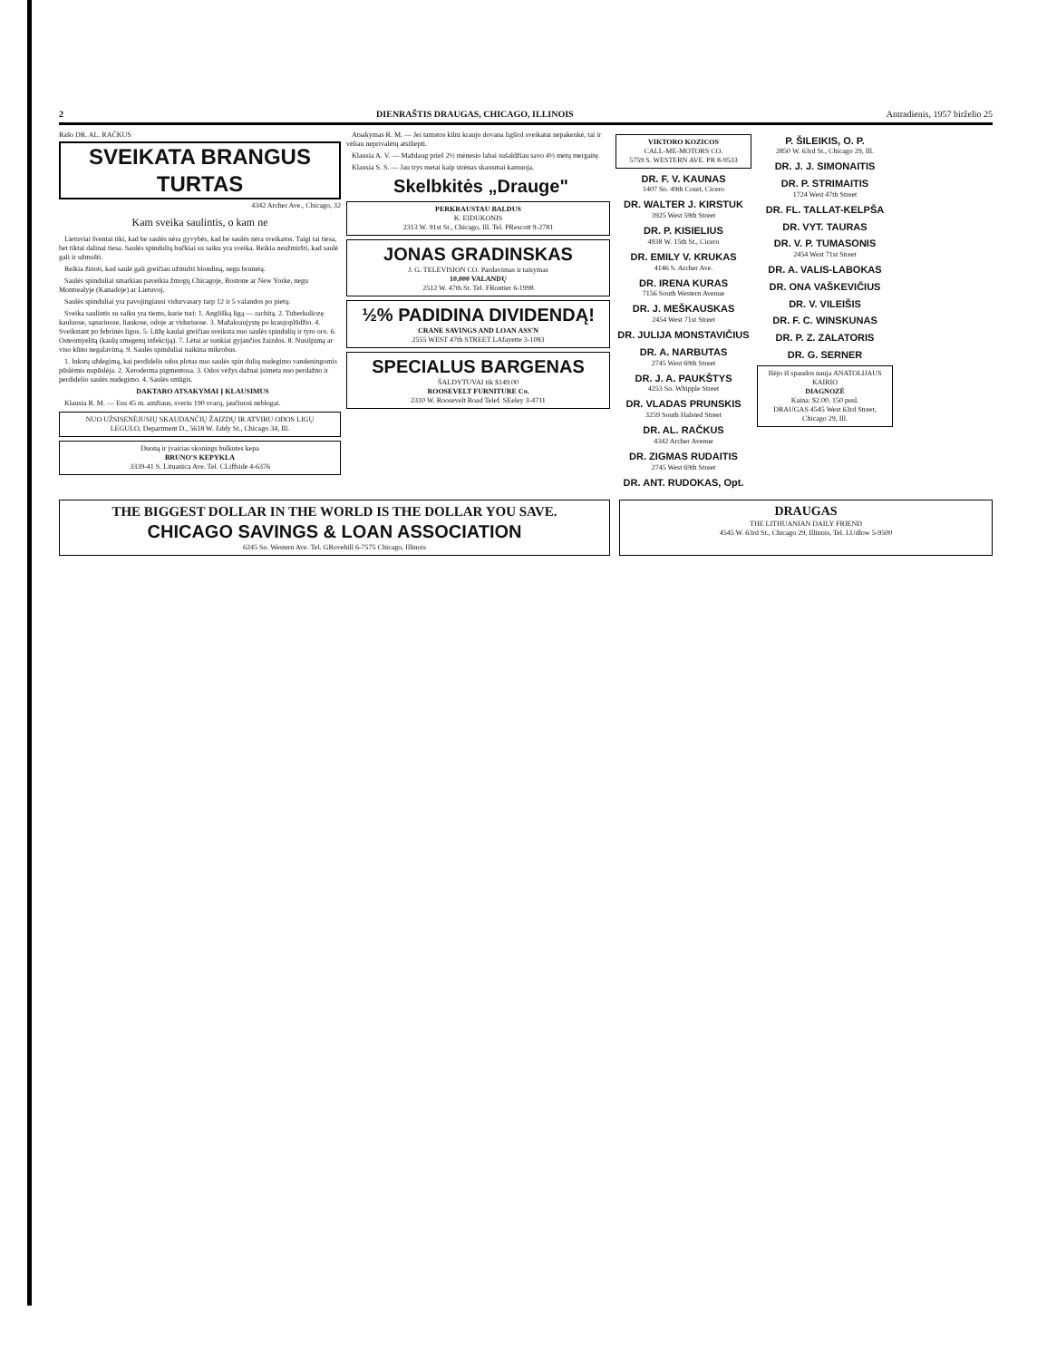2 DIENRAŠTIS DRAUGAS, CHICAGO, ILLINOIS Antradienis, 1957 birželio 25
Rašo DR. AL. RAČKUS
SVEIKATA BRANGUS TURTAS
4342 Archer Ave., Chicago, 32
Kam sveika saulintis, o kam ne
Lietuviai šventai tiki, kad be saulės nėra gyvybės, kad be saulės nėra sveikatos. Taigi tai tiesa, bet tiktai dalinai tiesa. Saulės spindulių bučkiai su saiku yra sveika. Reikia neužmiršti, kad saulė gali ir užmušti.
Reikia žinoti, kad saulė gali greičiau užmušti blondiną, negu brunetą.
Saulės spinduliai smarkiau paveikia žmogų Chicagoje, Bostone ar New Yorke, negu Montrealyje (Kanadoje) ar Lietuvoj.
Saulės spinduliai yra pavojingiausi vidurvasary tarp 12 ir 5 valandos po pietų.
Sveika saulintis su saiku yra tiems, kurie turi: 1. Anglišką ligą — rachitą. 2. Tuberkuliozę kauluose, sąnariuose, liaukose, odoje ar viduriuose. 3. Mažakraujystę po kraujoplūdžio. 4. Sveikstant po febrinės ligos. 5. Lūžę kaulai greičiau sveiksta nuo saulės spindulių ir tyro oro. 6. Osteomyelitą (kaulų smegenų infekciją). 7. Lėtai ar sunkiai gyjančios žaizdos. 8. Nusilpimą ar viso kūno negalavimą. 9. Saulės spinduliai naikina mikrobus.
1. Inkstų uždegimą, kai perdidelis odos plotas nuo saulės spin dulių nudegimo vandeningomis pūslėmis nupūslėja. 2. Xeroderma pigmentosa. 3. Odos vėžys dažnai įsimeta nuo perdažno ir perdidelio saulės nudegimo. 4. Saulės smūgis.
DAKTARO ATSAKYMAI Į KLAUSIMUS
Klausia R. M. — Esu 45 m. amžiaus, sveriu 190 svarų, jaučiuosi neblogai.
NUO UŽSISENĖJUSIŲ SKAUDANČIŲ ŽAIZDŲ IR ATVIRU ODOS LIGŲ
LEGULO, Department D., 5618 W. Eddy St., Chicago 34, Ill.
Duoną ir įvairias skonings bulkutes kepa
BRUNO'S KEPYKLA
3339-41 S. Lituanica Ave. Tel. CLiffside 4-6376
Atsakymas R. M. — Jei tamstos kilni kraujo dovana ligšiol sveikatai nepakenkė, tai ir vėliau nepriva­lėtų atsilie­pti.
Klausia A. V. — Maždaug prieš 2½ mėnesio labai sušaldžiau savo 4½ metų mergaitę.
Klausia S. S. — Jau trys metai kaip strėnas skausmai kamuoja.
Skelbkitės „Drauge"
PERKRAUSTAU BALDUS
K. EIDUKONIS
2313 W. 91st St., Chicago, Ill. Tel. PRescott 9-2781
JONAS GRADINSKAS
J. G. TELEVISION CO. Pardavimas ir taisymas
10,000 VALANDŲ
2512 W. 47th St. Tel. FRontier 6-1998
½% PADIDINA DIVIDENDĄ!
CRANE SAVINGS AND LOAN ASS'N
2555 WEST 47th STREET LAfayette 3-1083
SPECIALUS BARGENAS
ŠALDYTUVAI tik $149.00
ROOSEVELT FURNITURE Co.
2310 W. Roosevelt Road Telef. SEeley 3-4711
VIKTORO KOZICOS
CALL-ME-MOTORS CO.
5759 S. WESTERN AVE. PR 8-9533
DR. F. V. KAUNAS
1407 So. 49th Court, Cicero
DR. WALTER J. KIRSTUK
3925 West 59th Street
DR. P. KISIELIUS
4938 W. 15th St., Cicero
DR. EMILY V. KRUKAS
4146 S. Archer Ave.
DR. IRENA KURAS
7156 South Western Avenue
DR. J. MEŠKAUSKAS
2454 West 71st Street
DR. JULIJA MONSTAVIČIUS
DR. A. NARBUTAS
2745 West 69th Street
DR. J. A. PAUKŠTYS
4253 So. Whipple Street
DR. VLADAS PRUNSKIS
3259 South Halsted Street
DR. AL. RAČKUS
4342 Archer Avenue
DR. ZIGMAS RUDAITIS
2745 West 69th Street
DR. ANT. RUDOKAS, Opt.
P. ŠILEIKIS, O. P.
2850 W. 63rd St., Chicago 29, Ill.
DR. J. J. SIMONAITIS
DR. P. STRIMAITIS
1724 West 47th Street
DR. FL. TALLAT-KELPŠA
DR. VYT. TAURAS
DR. V. P. TUMASONIS
2454 West 71st Street
DR. A. VALIS-LABOKAS
DR. ONA VAŠKEVIČIUS
DR. V. VILEIŠIS
DR. F. C. WINSKUNAS
DR. P. Z. ZALATORIS
DR. G. SERNER
Išėjo iš spaudos nauja ANATOLIJAUS KAIRIO
DIAGNOZĖ
Kaina: $2.00, 150 pusl.
DRAUGAS 4545 West 63rd Street, Chicago 29, Ill.
THE BIGGEST DOLLAR IN THE WORLD IS THE DOLLAR YOU SAVE.
CHICAGO SAVINGS & LOAN ASSOCIATION
6245 So. Western Ave. Tel. GRovehill 6-7575 Chicago, Illinois
DRAUGAS
THE LITHUANIAN DAILY FRIEND
4545 W. 63rd St., Chicago 29, Illinois, Tel. LUdlow 5-9500